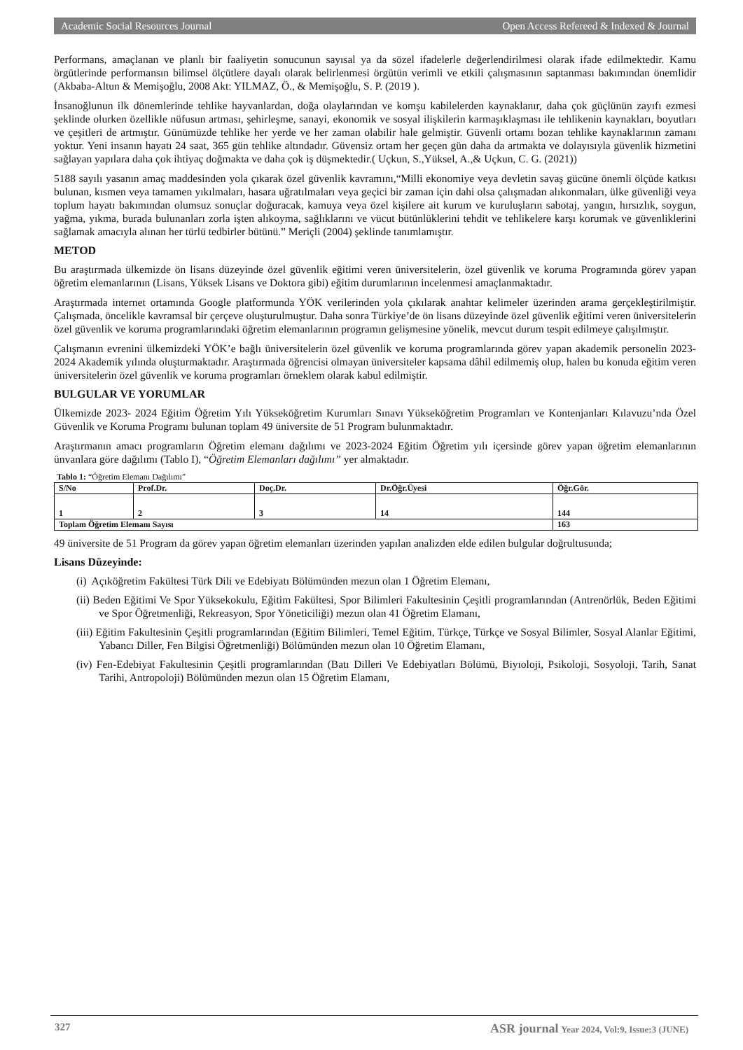Academic Social Resources Journal Open Access Refereed & Indexed & Journal
Performans, amaçlanan ve planlı bir faaliyetin sonucunun sayısal ya da sözel ifadelerle değerlendirilmesi olarak ifade edilmektedir. Kamu örgütlerinde performansın bilimsel ölçütlere dayalı olarak belirlenmesi örgütün verimli ve etkili çalışmasının saptanması bakımından önemlidir (Akbaba-Altun & Memişoğlu, 2008 Akt: YILMAZ, Ö., & Memişoğlu, S. P. (2019 ).
İnsanoğlunun ilk dönemlerinde tehlike hayvanlardan, doğa olaylarından ve komşu kabilelerden kaynaklanır, daha çok güçlünün zayıfı ezmesi şeklinde olurken özellikle nüfusun artması, şehirleşme, sanayi, ekonomik ve sosyal ilişkilerin karmaşıklaşması ile tehlikenin kaynakları, boyutları ve çeşitleri de artmıştır. Günümüzde tehlike her yerde ve her zaman olabilir hale gelmiştir. Güvenli ortamı bozan tehlike kaynaklarının zamanı yoktur. Yeni insanın hayatı 24 saat, 365 gün tehlike altındadır. Güvensiz ortam her geçen gün daha da artmakta ve dolayısıyla güvenlik hizmetini sağlayan yapılara daha çok ihtiyaç doğmakta ve daha çok iş düşmektedir.( Uçkun, S.,Yüksel, A.,& Uçkun, C. G. (2021))
5188 sayılı yasanın amaç maddesinden yola çıkarak özel güvenlik kavramını,“Milli ekonomiye veya devletin savaş gücüne önemli ölçüde katkısı bulunan, kısmen veya tamamen yıkılmaları, hasara uğratılmaları veya geçici bir zaman için dahi olsa çalışmadan alıkonmaları, ülke güvenliği veya toplum hayatı bakımından olumsuz sonuçlar doğuracak, kamuya veya özel kişilere ait kurum ve kuruluşların sabotaj, yangın, hırsızlık, soygun, yağma, yıkma, burada bulunanları zorla işten alıkoyma, sağlıklarını ve vücut bütünlüklerini tehdit ve tehlikelere karşı korumak ve güvenliklerini sağlamak amacıyla alınan her türlü tedbirler bütünü.” Meriçli (2004) şeklinde tanımlamıştır.
METOD
Bu araştırmada ülkemizde ön lisans düzeyinde özel güvenlik eğitimi veren üniversitelerin, özel güvenlik ve koruma Programında görev yapan öğretim elemanlarının (Lisans, Yüksek Lisans ve Doktora gibi) eğitim durumlarının incelenmesi amaçlanmaktadır.
Araştırmada internet ortamında Google platformunda YÖK verilerinden yola çıkılarak anahtar kelimeler üzerinden arama gerçekleştirilmiştir. Çalışmada, öncelikle kavramsal bir çerçeve oluşturulmuştur. Daha sonra Türkiye’de ön lisans düzeyinde özel güvenlik eğitimi veren üniversitelerin özel güvenlik ve koruma programlarındaki öğretim elemanlarının programın gelişmesine yönelik, mevcut durum tespit edilmeye çalışılmıştır.
Çalışmanın evrenini ülkemizdeki YÖK’e bağlı üniversitelerin özel güvenlik ve koruma programlarında görev yapan akademik personelin 2023-2024 Akademik yılında oluşturmaktadır. Araştırmada öğrencisi olmayan üniversiteler kapsama dâhil edilmemiş olup, halen bu konuda eğitim veren üniversitelerin özel güvenlik ve koruma programları örneklem olarak kabul edilmiştir.
BULGULAR VE YORUMLAR
Ülkemizde 2023- 2024 Eğitim Öğretim Yılı Yükseköğretim Kurumları Sınavı Yükseköğretim Programları ve Kontenjanları Kılavuzu’nda Özel Güvenlik ve Koruma Programı bulunan toplam 49 üniversite de 51 Program bulunmaktadır.
Araştırmanın amacı programların Öğretim elemanı dağılımı ve 2023-2024 Eğitim Öğretim yılı içersinde görev yapan öğretim elemanlarının ünvanlara göre dağılımı (Tablo I), “Öğretim Elemanları dağılımı” yer almaktadır.
Tablo 1: “Öğretim Elemanı Dağılımı”
| S/No | Prof.Dr. | Doç.Dr. | Dr.Öğr.Üyesi | Öğr.Gör. |
| --- | --- | --- | --- | --- |
| 1 | 2 | 3 | 14 | 144 |
| Toplam Öğretim Elemanı Sayısı | | | | 163 |
49 üniversite de 51 Program da görev yapan öğretim elemanları üzerinden yapılan analizden elde edilen bulgular doğrultusunda;
Lisans Düzeyinde:
(i) Açıköğretim Fakültesi Türk Dili ve Edebiyatı Bölümünden mezun olan 1 Öğretim Elemanı,
(ii) Beden Eğitimi Ve Spor Yüksekokulu, Eğitim Fakültesi, Spor Bilimleri Fakultesinin Çeşitli programlarından (Antrenörlük, Beden Eğitimi ve Spor Öğretmenliği, Rekreasyon, Spor Yöneticiliği) mezun olan 41 Öğretim Elamanı,
(iii) Eğitim Fakultesinin Çeşitli programlarından (Eğitim Bilimleri, Temel Eğitim, Türkçe, Türkçe ve Sosyal Bilimler, Sosyal Alanlar Eğitimi, Yabancı Diller, Fen Bilgisi Öğretmenliği) Bölümünden mezun olan 10 Öğretim Elamanı,
(iv) Fen-Edebiyat Fakultesinin Çeşitli programlarından (Batı Dilleri Ve Edebiyatları Bölümü, Biyıoloji, Psikoloji, Sosyoloji, Tarih, Sanat Tarihi, Antropoloji) Bölümünden mezun olan 15 Öğretim Elamanı,
327 ASR journal Year 2024, Vol:9, Issue:3 (JUNE)